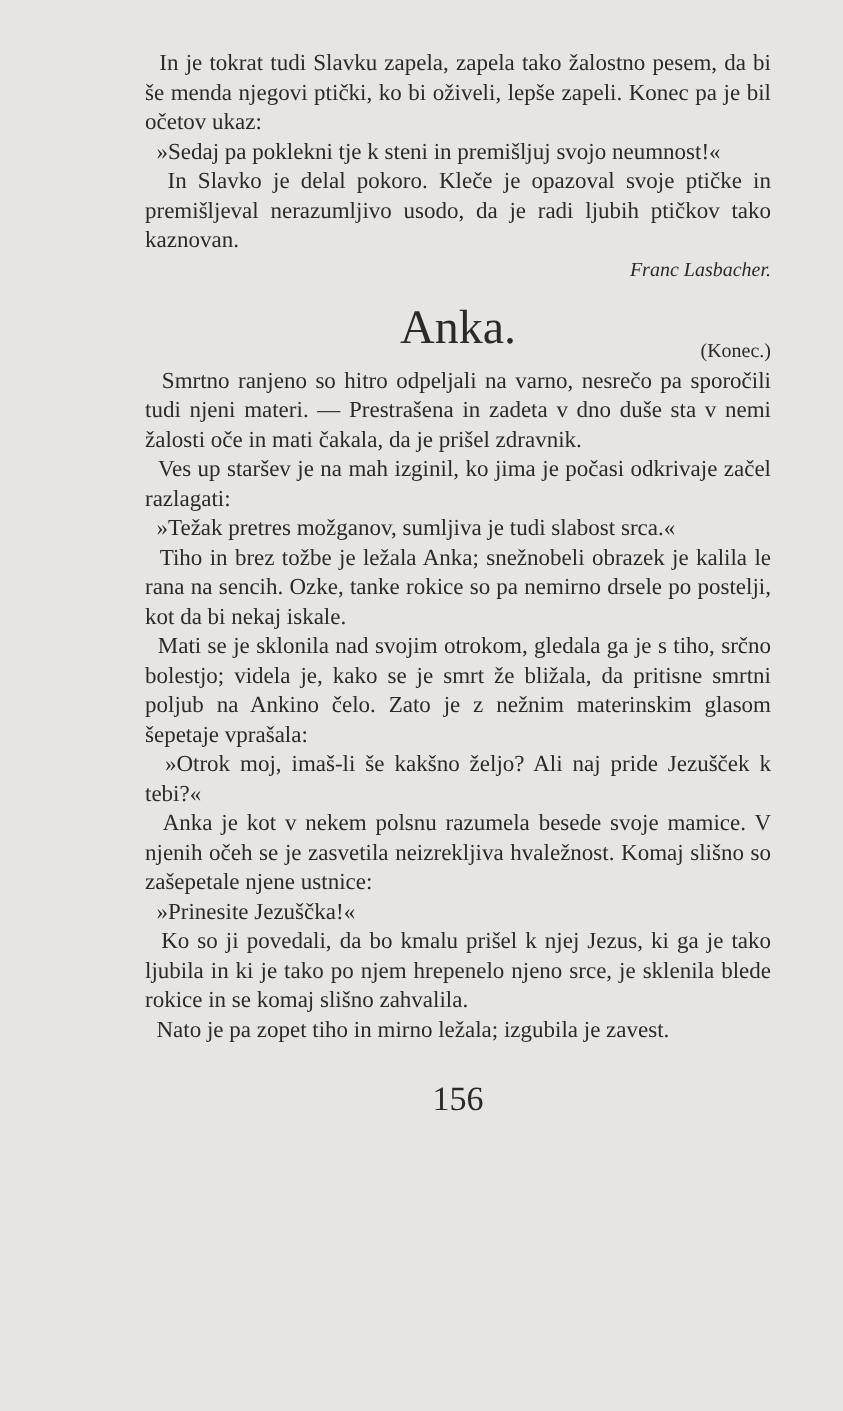In je tokrat tudi Slavku zapela, zapela tako žalostno pesem, da bi še menda njegovi ptički, ko bi oživeli, lepše zapeli. Konec pa je bil očetov ukaz:
»Sedaj pa poklekni tje k steni in premišljuj svojo neumnost!«
In Slavko je delal pokoro. Kleče je opazoval svoje ptičke in premišljeval nerazumljivo usodo, da je radi ljubih ptičkov tako kaznovan.
Franc Lasbacher.
Anka.
(Konec.)
Smrtno ranjeno so hitro odpeljali na varno, nesrečo pa sporočili tudi njeni materi. — Prestrašena in zadeta v dno duše sta v nemi žalosti oče in mati čakala, da je prišel zdravnik.
Ves up staršev je na mah izginil, ko jima je počasi odkrivaje začel razlagati:
»Težak pretres možganov, sumljiva je tudi slabost srca.«
Tiho in brez tožbe je ležala Anka; snežnobeli obrazek je kalila le rana na sencih. Ozke, tanke rokice so pa nemirno drsele po postelji, kot da bi nekaj iskale.
Mati se je sklonila nad svojim otrokom, gledala ga je s tiho, srčno bolestjo; videla je, kako se je smrt že bližala, da pritisne smrtni poljub na Ankino čelo. Zato je z nežnim materinskim glasom šepetaje vprašala:
»Otrok moj, imaš-li še kakšno željo? Ali naj pride Jezušček k tebi?«
Anka je kot v nekem polsnu razumela besede svoje mamice. V njenih očeh se je zasvetila neizreklјiva hvaležnost. Komaj slišno so zašepetale njene ustnice:
»Prinesite Jezuščka!«
Ko so ji povedali, da bo kmalu prišel k njej Jezus, ki ga je tako ljubila in ki je tako po njem hrepenelo njeno srce, je sklenila blede rokice in se komaj slišno zahvalila.
Nato je pa zopet tiho in mirno ležala; izgubila je zavest.
156